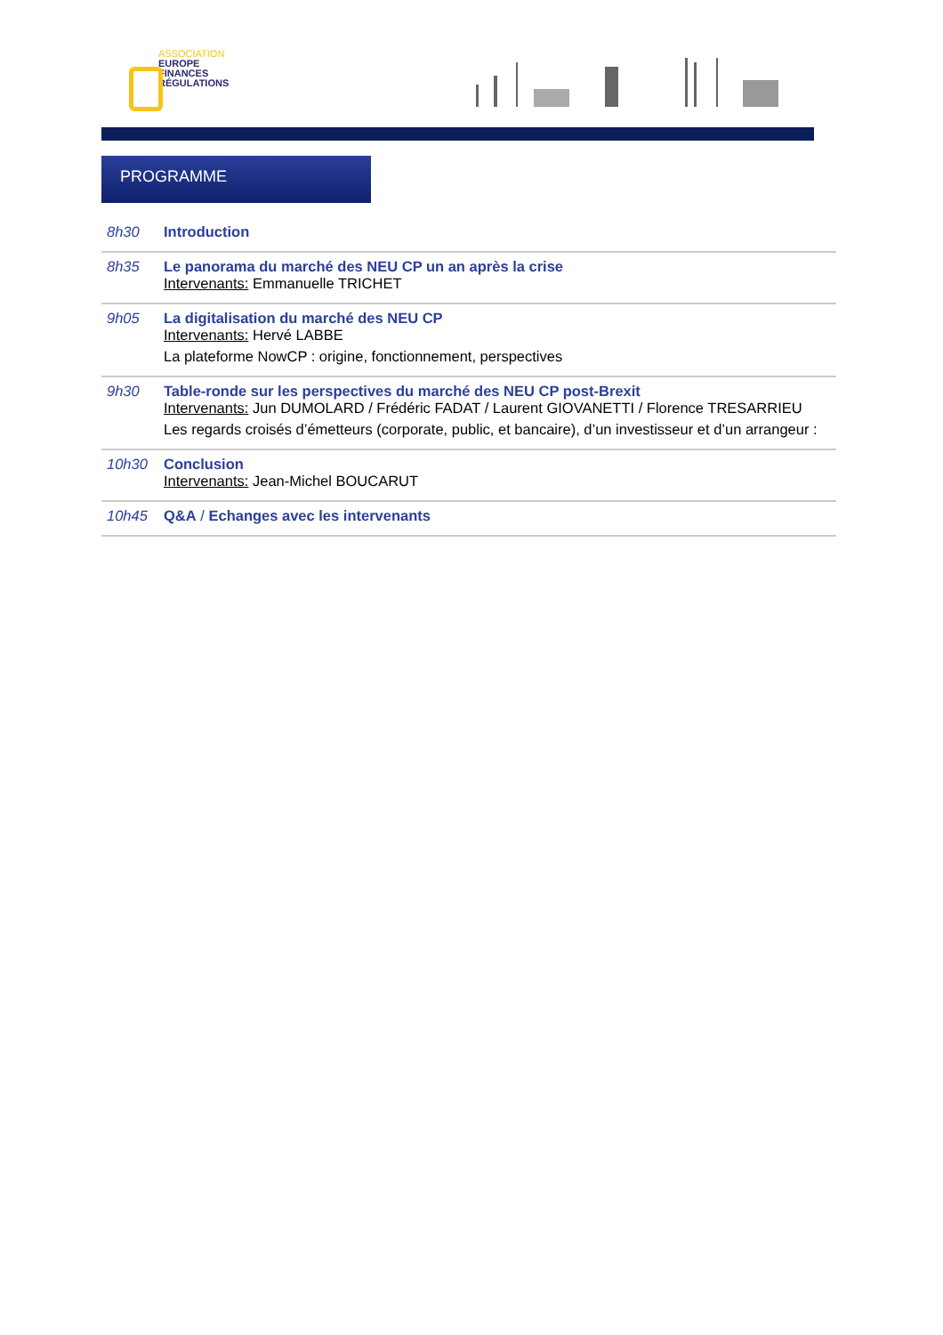ASSOCIATION
EUROPE
FINANCES
RÉGULATIONS
PROGRAMME
| 8h30 | Introduction |
| 8h35 | Le panorama du marché des NEU CP un an après la crise Intervenants: Emmanuelle TRICHET |
| 9h05 | La digitalisation du marché des NEU CP Intervenants: Hervé LABBE La plateforme NowCP : origine, fonctionnement, perspectives |
| 9h30 | Table-ronde sur les perspectives du marché des NEU CP post-Brexit Intervenants: Jun DUMOLARD / Frédéric FADAT / Laurent GIOVANETTI / Florence TRESARRIEU Les regards croisés d’émetteurs (corporate, public, et bancaire), d’un investisseur et d’un arrangeur : |
| 10h30 | Conclusion Intervenants: Jean-Michel BOUCARUT |
| 10h45 | Q&A / Echanges avec les intervenants |